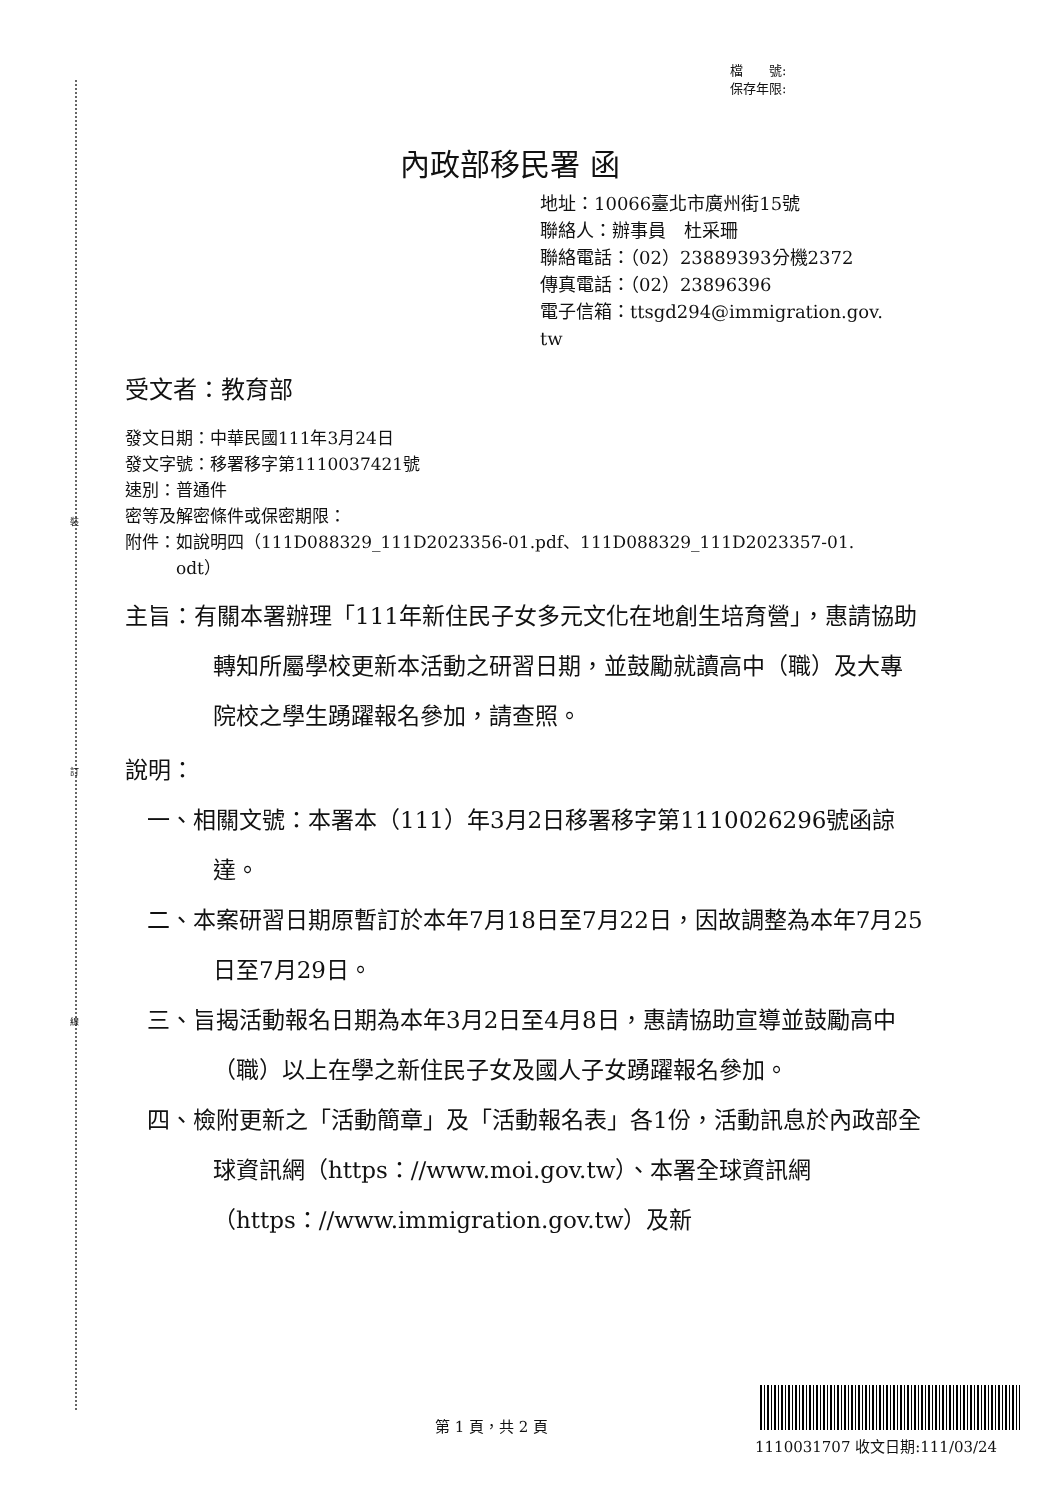裝
訂
線
檔　　號:
保存年限:
內政部移民署 函
地址：10066臺北市廣州街15號
聯絡人：辦事員　杜采珊
聯絡電話：（02）23889393分機2372
傳真電話：（02）23896396
電子信箱：ttsgd294@immigration.gov.
tw
受文者：教育部
發文日期：中華民國111年3月24日
發文字號：移署移字第1110037421號
速別：普通件
密等及解密條件或保密期限：
附件：如說明四（111D088329_111D2023356-01.pdf、111D088329_111D2023357-01.
　　　odt）
主旨：有關本署辦理「111年新住民子女多元文化在地創生培育營」，惠請協助轉知所屬學校更新本活動之研習日期，並鼓勵就讀高中（職）及大專院校之學生踴躍報名參加，請查照。
說明：
一、相關文號：本署本（111）年3月2日移署移字第1110026296號函諒達。
二、本案研習日期原暫訂於本年7月18日至7月22日，因故調整為本年7月25日至7月29日。
三、旨揭活動報名日期為本年3月2日至4月8日，惠請協助宣導並鼓勵高中（職）以上在學之新住民子女及國人子女踴躍報名參加。
四、檢附更新之「活動簡章」及「活動報名表」各1份，活動訊息於內政部全球資訊網（https：//www.moi.gov.tw）、本署全球資訊網（https：//www.immigration.gov.tw）及新
第 1 頁，共 2 頁
1110031707 收文日期:111/03/24